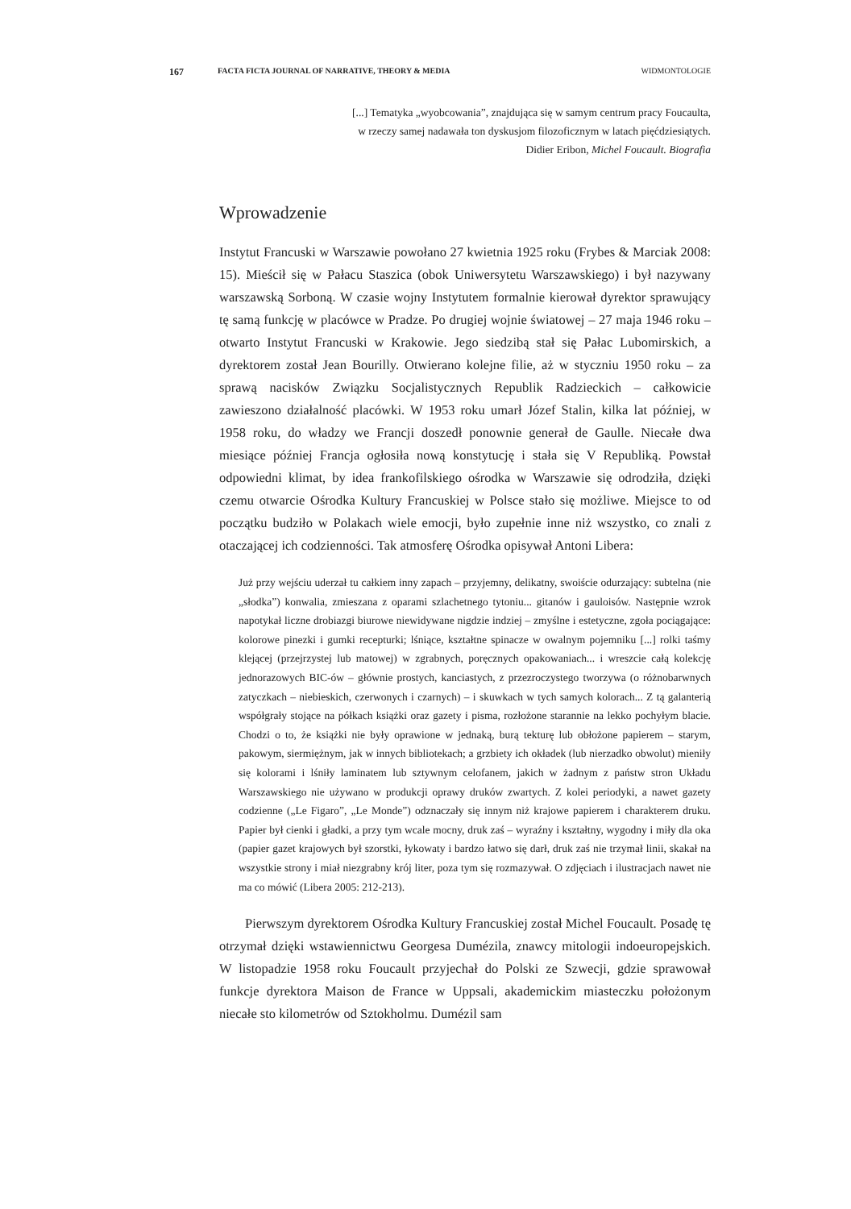167 FACTA FICTA JOURNAL OF NARRATIVE, THEORY & MEDIA WIDMONTOLOGIE
[...] Tematyka „wyobcowania”, znajdująca się w samym centrum pracy Foucaulta,
w rzeczy samej nadawała ton dyskusjom filozoficznym w latach pięćdziesiątych.
Didier Eribon, Michel Foucault. Biografia
Wprowadzenie
Instytut Francuski w Warszawie powołano 27 kwietnia 1925 roku (Frybes & Marciak 2008: 15). Mieścił się w Pałacu Staszica (obok Uniwersytetu Warszawskiego) i był nazywany warszawską Sorboną. W czasie wojny Instytutem formalnie kierował dyrektor sprawujący tę samą funkcję w placówce w Pradze. Po drugiej wojnie światowej – 27 maja 1946 roku – otwarto Instytut Francuski w Krakowie. Jego siedzibą stał się Pałac Lubomirskich, a dyrektorem został Jean Bourilly. Otwierano kolejne filie, aż w styczniu 1950 roku – za sprawą nacisków Związku Socjalistycznych Republik Radzieckich – całkowicie zawieszono działalność placówki. W 1953 roku umarł Józef Stalin, kilka lat później, w 1958 roku, do władzy we Francji doszedł ponownie generał de Gaulle. Niecałe dwa miesiące później Francja ogłosiła nową konstytucję i stała się V Republiką. Powstał odpowiedni klimat, by idea frankofilskiego ośrodka w Warszawie się odrodziła, dzięki czemu otwarcie Ośrodka Kultury Francuskiej w Polsce stało się możliwe. Miejsce to od początku budziło w Polakach wiele emocji, było zupełnie inne niż wszystko, co znali z otaczającej ich codzienności. Tak atmosferę Ośrodka opisywał Antoni Libera:
Już przy wejściu uderzał tu całkiem inny zapach – przyjemny, delikatny, swoiście odurzający: subtelna (nie „słodka”) konwalia, zmieszana z oparami szlachetnego tytoniu... gitanów i gauloisów. Następnie wzrok napotykał liczne drobiazgi biurowe niewidywane nigdzie indziej – zmyślne i estetyczne, zgoła pociągające: kolorowe pinezki i gumki recepturki; lśniące, kształtne spinacze w owalnym pojemniku [...] rolki taśmy klejącej (przejrzystej lub matowej) w zgrabnych, poręcznych opakowaniach... i wreszcie całą kolekcję jednorazowych BIC-ów – głównie prostych, kanciastych, z przezroczystego tworzywa (o różnobarwnych zatyczkach – niebieskich, czerwonych i czarnych) – i skuwkach w tych samych kolorach... Z tą galanterią współgrały stojące na półkach książki oraz gazety i pisma, rozłożone starannie na lekko pochyłym blacie. Chodzi o to, że książki nie były oprawione w jednaką, burą tekturę lub obłożone papierem – starym, pakowym, siermiężnym, jak w innych bibliotekach; a grzbiety ich okładek (lub nierzadko obwolut) mieniły się kolorami i lśniły laminatem lub sztywnym celofanem, jakich w żadnym z państw stron Układu Warszawskiego nie używano w produkcji oprawy druków zwartych. Z kolei periodyki, a nawet gazety codzienne („Le Figaro”, „Le Monde”) odznaczały się innym niż krajowe papierem i charakterem druku. Papier był cienki i gładki, a przy tym wcale mocny, druk zaś – wyraźny i kształtny, wygodny i miły dla oka (papier gazet krajowych był szorstki, łykowaty i bardzo łatwo się darł, druk zaś nie trzymał linii, skakał na wszystkie strony i miał niezgrabny krój liter, poza tym się rozmazywał. O zdjęciach i ilustracjach nawet nie ma co mówić (Libera 2005: 212-213).
Pierwszym dyrektorem Ośrodka Kultury Francuskiej został Michel Foucault. Posadę tę otrzymał dzięki wstawiennictwu Georgesa Dumézila, znawcy mitologii indoeuropejskich. W listopadzie 1958 roku Foucault przyjechał do Polski ze Szwecji, gdzie sprawował funkcje dyrektora Maison de France w Uppsali, akademickim miasteczku położonym niecałe sto kilometrów od Sztokholmu. Dumézil sam